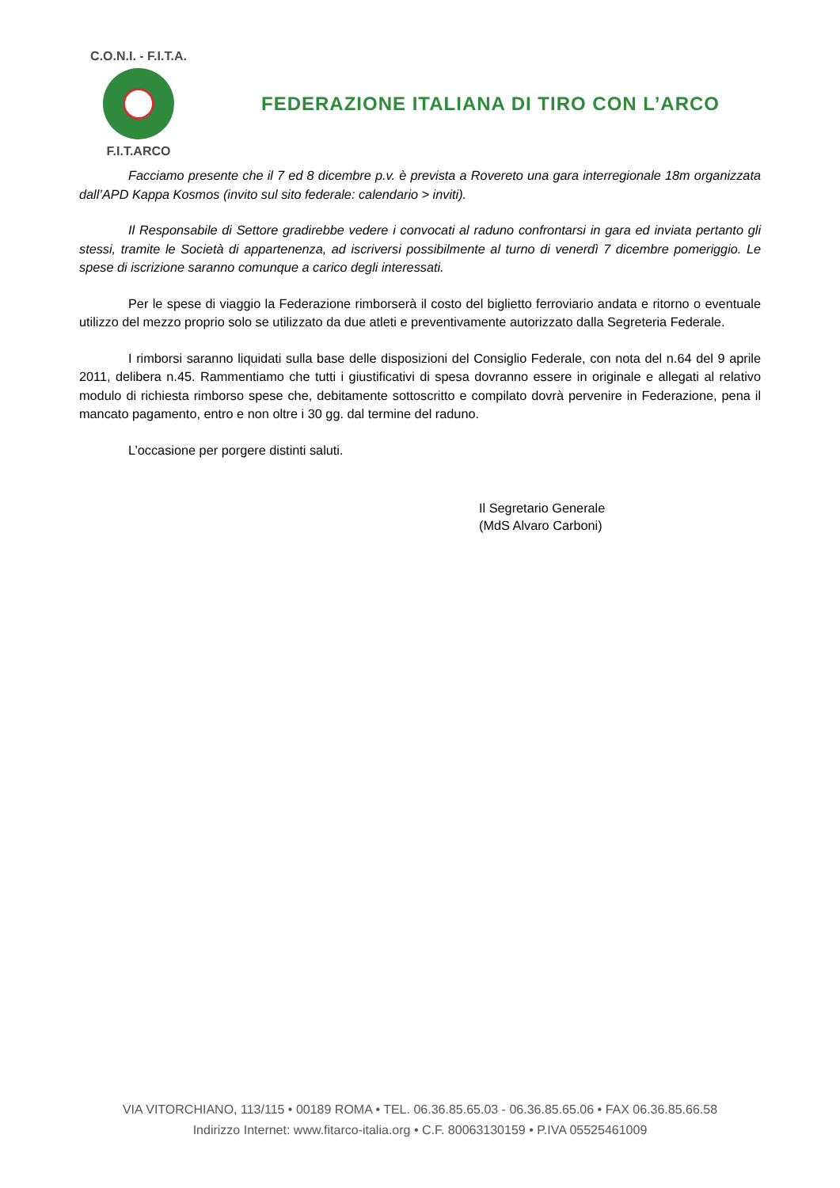C.O.N.I. - F.I.T.A.
F.I.T.ARCO
FEDERAZIONE ITALIANA DI TIRO CON L’ARCO
Facciamo presente che il 7 ed 8 dicembre p.v. è prevista a Rovereto una gara interregionale 18m organizzata dall’APD Kappa Kosmos (invito sul sito federale: calendario > inviti).
Il Responsabile di Settore gradirebbe vedere i convocati al raduno confrontarsi in gara ed inviata pertanto gli stessi, tramite le Società di appartenenza, ad iscriversi possibilmente al turno di venerdì 7 dicembre pomeriggio. Le spese di iscrizione saranno comunque a carico degli interessati.
Per le spese di viaggio la Federazione rimborserà il costo del biglietto ferroviario andata e ritorno o eventuale utilizzo del mezzo proprio solo se utilizzato da due atleti e preventivamente autorizzato dalla Segreteria Federale.
I rimborsi saranno liquidati sulla base delle disposizioni del Consiglio Federale, con nota del n.64 del 9 aprile 2011, delibera n.45. Rammentiamo che tutti i giustificativi di spesa dovranno essere in originale e allegati al relativo modulo di richiesta rimborso spese che, debitamente sottoscritto e compilato dovrà pervenire in Federazione, pena il mancato pagamento, entro e non oltre i 30 gg. dal termine del raduno.
L’occasione per porgere distinti saluti.
Il Segretario Generale
(MdS Alvaro Carboni)
VIA VITORCHIANO, 113/115 • 00189 ROMA • TEL. 06.36.85.65.03 - 06.36.85.65.06 • FAX 06.36.85.66.58
Indirizzo Internet: www.fitarco-italia.org • C.F. 80063130159 • P.IVA 05525461009